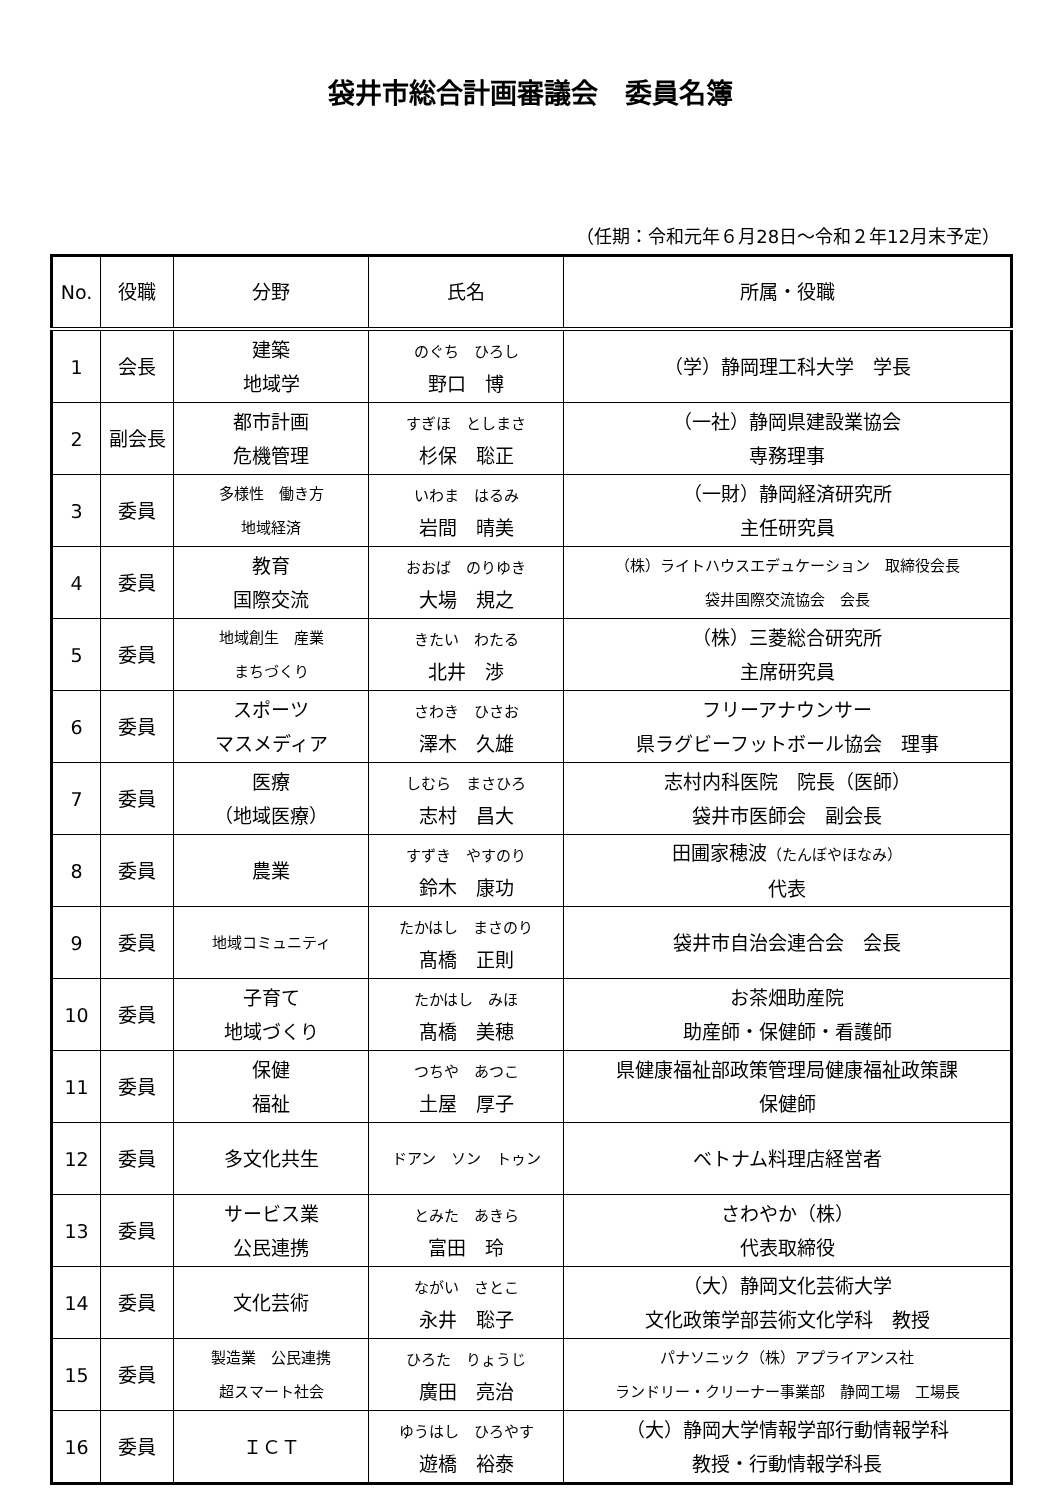袋井市総合計画審議会　委員名簿
（任期：令和元年６月28日～令和２年12月末予定）
| No. | 役職 | 分野 | 氏名 | 所属・役職 |
| --- | --- | --- | --- | --- |
| 1 | 会長 | 建築 地域学 | のぐち ひろし 野口 博 | （学）静岡理工科大学 学長 |
| 2 | 副会長 | 都市計画 危機管理 | すぎほ としまさ 杉保 聡正 | （一社）静岡県建設業協会 専務理事 |
| 3 | 委員 | 多様性 働き方 地域経済 | いわま はるみ 岩間 晴美 | （一財）静岡経済研究所 主任研究員 |
| 4 | 委員 | 教育 国際交流 | おおば のりゆき 大場 規之 | （株）ライトハウスエデュケーション 取締役会長 袋井国際交流協会 会長 |
| 5 | 委員 | 地域創生 産業 まちづくり | きたい わたる 北井 渉 | （株）三菱総合研究所 主席研究員 |
| 6 | 委員 | スポーツ マスメディア | さわき ひさお 澤木 久雄 | フリーアナウンサー 県ラグビーフットボール協会 理事 |
| 7 | 委員 | 医療 （地域医療） | しむら まさひろ 志村 昌大 | 志村内科医院 院長（医師） 袋井市医師会 副会長 |
| 8 | 委員 | 農業 | すずき やすのり 鈴木 康功 | 田圃家穂波 （たんぼやほなみ） 代表 |
| 9 | 委員 | 地域コミュニティ | たかはし まさのり 髙橋 正則 | 袋井市自治会連合会 会長 |
| 10 | 委員 | 子育て 地域づくり | たかはし みほ 髙橋 美穂 | お茶畑助産院 助産師・保健師・看護師 |
| 11 | 委員 | 保健 福祉 | つちや あつこ 土屋 厚子 | 県健康福祉部政策管理局健康福祉政策課 保健師 |
| 12 | 委員 | 多文化共生 | ドアン ソン トゥン | ベトナム料理店経営者 |
| 13 | 委員 | サービス業 公民連携 | とみた あきら 富田 玲 | さわやか（株） 代表取締役 |
| 14 | 委員 | 文化芸術 | ながい さとこ 永井 聡子 | （大）静岡文化芸術大学 文化政策学部芸術文化学科 教授 |
| 15 | 委員 | 製造業 公民連携 超スマート社会 | ひろた りょうじ 廣田 亮治 | パナソニック（株）アプライアンス社 ランドリー・クリーナー事業部 静岡工場 工場長 |
| 16 | 委員 | ＩＣＴ | ゆうはし ひろやす 遊橋 裕泰 | （大）静岡大学情報学部行動情報学科 教授・行動情報学科長 |